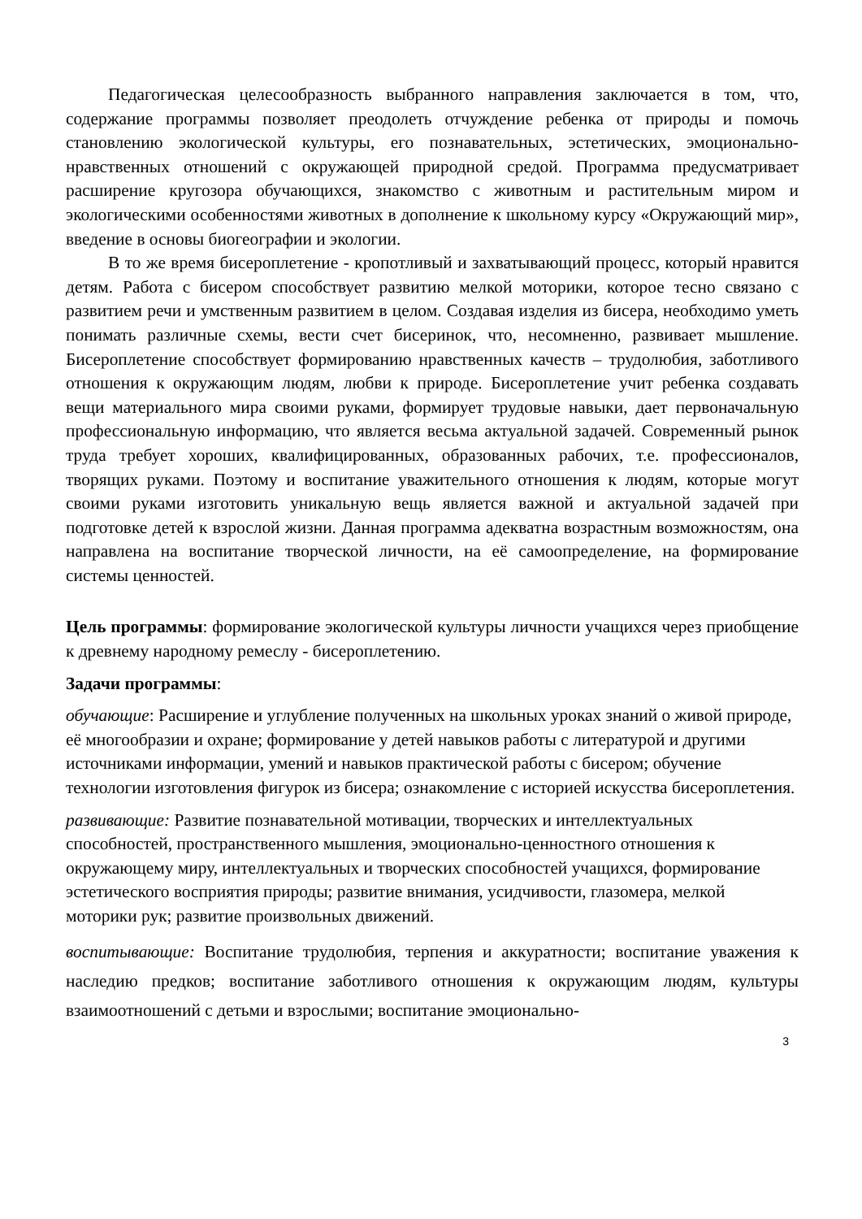Педагогическая целесообразность выбранного направления заключается в том, что, содержание программы позволяет преодолеть отчуждение ребенка от природы и помочь становлению экологической культуры, его познавательных, эстетических, эмоционально-нравственных отношений с окружающей природной средой. Программа предусматривает расширение кругозора обучающихся, знакомство с животным и растительным миром и экологическими особенностями животных в дополнение к школьному курсу «Окружающий мир», введение в основы биогеографии и экологии.
В то же время бисероплетение - кропотливый и захватывающий процесс, который нравится детям. Работа с бисером способствует развитию мелкой моторики, которое тесно связано с развитием речи и умственным развитием в целом. Создавая изделия из бисера, необходимо уметь понимать различные схемы, вести счет бисеринок, что, несомненно, развивает мышление. Бисероплетение способствует формированию нравственных качеств – трудолюбия, заботливого отношения к окружающим людям, любви к природе. Бисероплетение учит ребенка создавать вещи материального мира своими руками, формирует трудовые навыки, дает первоначальную профессиональную информацию, что является весьма актуальной задачей. Современный рынок труда требует хороших, квалифицированных, образованных рабочих, т.е. профессионалов, творящих руками. Поэтому и воспитание уважительного отношения к людям, которые могут своими руками изготовить уникальную вещь является важной и актуальной задачей при подготовке детей к взрослой жизни. Данная программа адекватна возрастным возможностям, она направлена на воспитание творческой личности, на её самоопределение, на формирование системы ценностей.
Цель программы: формирование экологической культуры личности учащихся через приобщение к древнему народному ремеслу - бисероплетению.
Задачи программы:
обучающие: Расширение и углубление полученных на школьных уроках знаний о живой природе, её многообразии и охране; формирование у детей навыков работы с литературой и другими источниками информации, умений и навыков практической работы с бисером; обучение технологии изготовления фигурок из бисера; ознакомление с историей искусства бисероплетения.
развивающие: Развитие познавательной мотивации, творческих и интеллектуальных способностей, пространственного мышления, эмоционально-ценностного отношения к окружающему миру, интеллектуальных и творческих способностей учащихся, формирование эстетического восприятия природы; развитие внимания, усидчивости, глазомера, мелкой моторики рук; развитие произвольных движений.
воспитывающие: Воспитание трудолюбия, терпения и аккуратности; воспитание уважения к наследию предков; воспитание заботливого отношения к окружающим людям, культуры взаимоотношений с детьми и взрослыми; воспитание эмоционально-
3